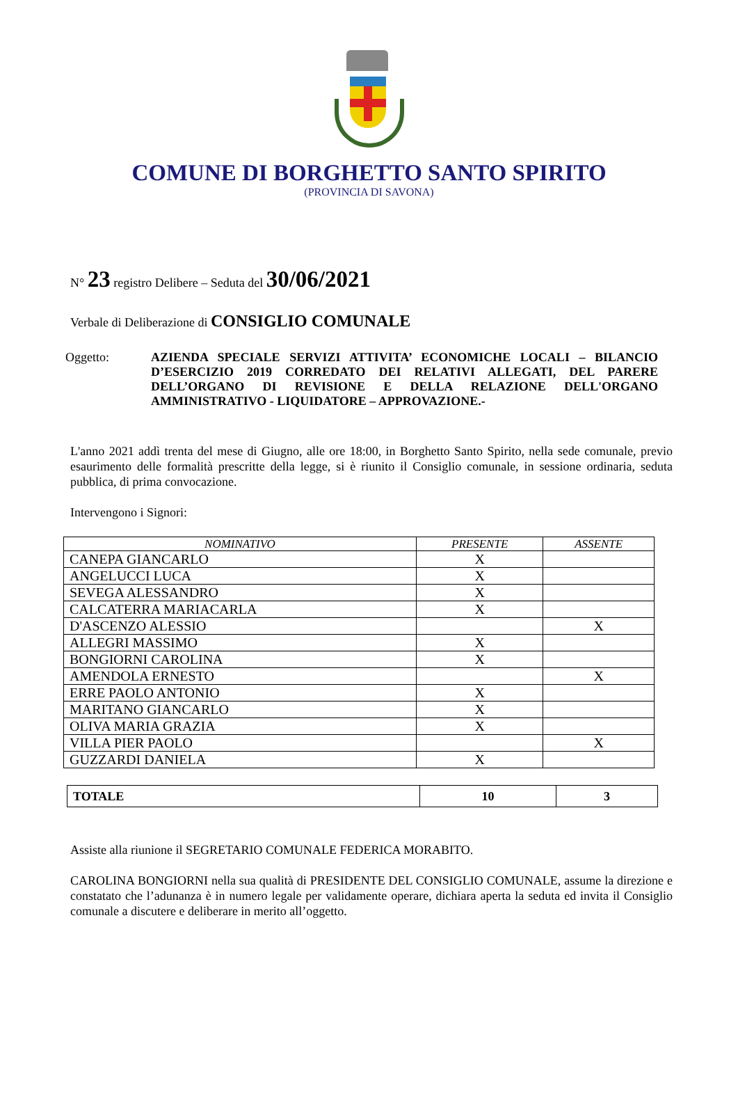COMUNE DI BORGHETTO SANTO SPIRITO
(PROVINCIA DI SAVONA)
N° 23 registro Delibere – Seduta del 30/06/2021
Verbale di Deliberazione di CONSIGLIO COMUNALE
Oggetto: AZIENDA SPECIALE SERVIZI ATTIVITA’ ECONOMICHE LOCALI – BILANCIO D’ESERCIZIO 2019 CORREDATO DEI RELATIVI ALLEGATI, DEL PARERE DELL’ORGANO DI REVISIONE E DELLA RELAZIONE DELL'ORGANO AMMINISTRATIVO - LIQUIDATORE – APPROVAZIONE.-
L'anno 2021 addì trenta del mese di Giugno, alle ore 18:00, in Borghetto Santo Spirito, nella sede comunale, previo esaurimento delle formalità prescritte della legge, si è riunito il Consiglio comunale, in sessione ordinaria, seduta pubblica, di prima convocazione.
Intervengono i Signori:
| NOMINATIVO | PRESENTE | ASSENTE |
| --- | --- | --- |
| CANEPA GIANCARLO | X | |
| ANGELUCCI LUCA | X | |
| SEVEGA ALESSANDRO | X | |
| CALCATERRA MARIACARLA | X | |
| D'ASCENZO ALESSIO | | X |
| ALLEGRI MASSIMO | X | |
| BONGIORNI CAROLINA | X | |
| AMENDOLA ERNESTO | | X |
| ERRE PAOLO ANTONIO | X | |
| MARITANO GIANCARLO | X | |
| OLIVA MARIA GRAZIA | X | |
| VILLA PIER PAOLO | | X |
| GUZZARDI DANIELA | X | |
| TOTALE | 10 | 3 |
Assiste alla riunione il SEGRETARIO COMUNALE FEDERICA MORABITO.
CAROLINA BONGIORNI nella sua qualità di PRESIDENTE DEL CONSIGLIO COMUNALE, assume la direzione e constatato che l’adunanza è in numero legale per validamente operare, dichiara aperta la seduta ed invita il Consiglio comunale a discutere e deliberare in merito all’oggetto.